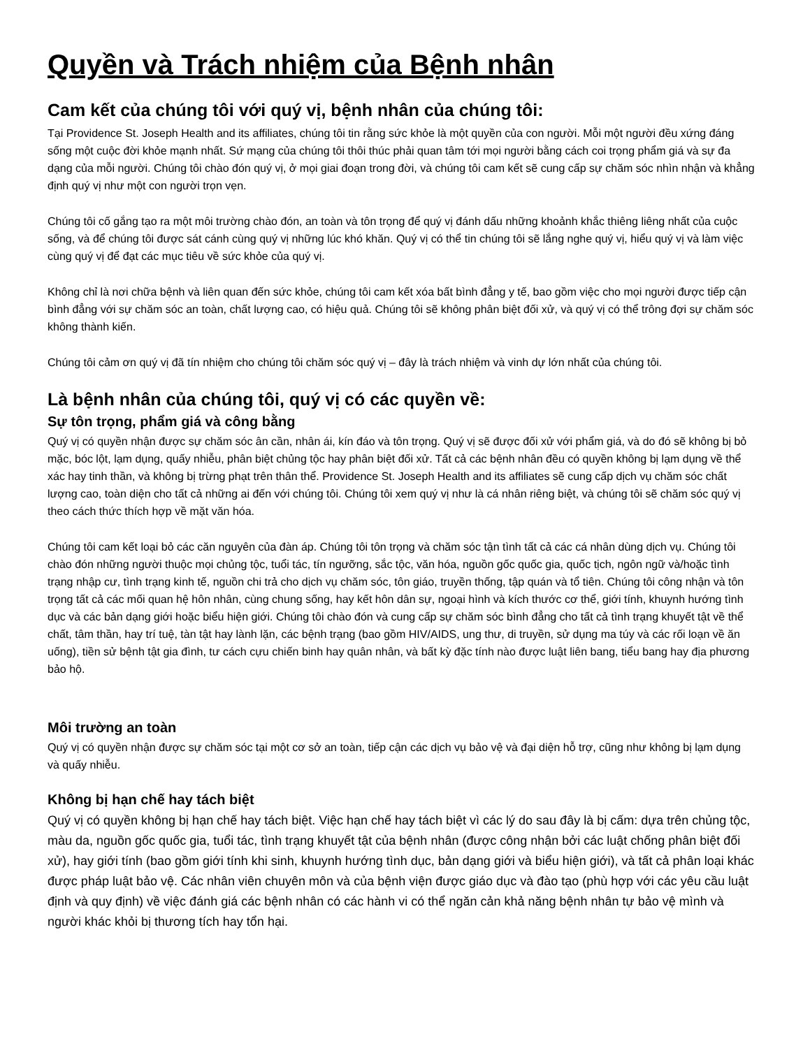Quyền và Trách nhiệm của Bệnh nhân
Cam kết của chúng tôi với quý vị, bệnh nhân của chúng tôi:
Tại Providence St. Joseph Health and its affiliates, chúng tôi tin rằng sức khỏe là một quyền của con người. Mỗi một người đều xứng đáng sống một cuộc đời khỏe mạnh nhất. Sứ mạng của chúng tôi thôi thúc phải quan tâm tới mọi người bằng cách coi trọng phẩm giá và sự đa dạng của mỗi người. Chúng tôi chào đón quý vị, ở mọi giai đoạn trong đời, và chúng tôi cam kết sẽ cung cấp sự chăm sóc nhìn nhận và khẳng định quý vị như một con người trọn vẹn.
Chúng tôi cố gắng tạo ra một môi trường chào đón, an toàn và tôn trọng để quý vị đánh dấu những khoảnh khắc thiêng liêng nhất của cuộc sống, và để chúng tôi được sát cánh cùng quý vị những lúc khó khăn. Quý vị có thể tin chúng tôi sẽ lắng nghe quý vị, hiểu quý vị và làm việc cùng quý vị để đạt các mục tiêu về sức khỏe của quý vị.
Không chỉ là nơi chữa bệnh và liên quan đến sức khỏe, chúng tôi cam kết xóa bất bình đẳng y tế, bao gồm việc cho mọi người được tiếp cận bình đẳng với sự chăm sóc an toàn, chất lượng cao, có hiệu quả. Chúng tôi sẽ không phân biệt đối xử, và quý vị có thể trông đợi sự chăm sóc không thành kiến.
Chúng tôi cảm ơn quý vị đã tín nhiệm cho chúng tôi chăm sóc quý vị – đây là trách nhiệm và vinh dự lớn nhất của chúng tôi.
Là bệnh nhân của chúng tôi, quý vị có các quyền về:
Sự tôn trọng, phẩm giá và công bằng
Quý vị có quyền nhận được sự chăm sóc ân cần, nhân ái, kín đáo và tôn trọng. Quý vị sẽ được đối xử với phẩm giá, và do đó sẽ không bị bỏ mặc, bóc lột, lạm dụng, quấy nhiễu, phân biệt chủng tộc hay phân biệt đối xử. Tất cả các bệnh nhân đều có quyền không bị lạm dụng về thể xác hay tinh thần, và không bị trừng phạt trên thân thể. Providence St. Joseph Health and its affiliates sẽ cung cấp dịch vụ chăm sóc chất lượng cao, toàn diện cho tất cả những ai đến với chúng tôi. Chúng tôi xem quý vị như là cá nhân riêng biệt, và chúng tôi sẽ chăm sóc quý vị theo cách thức thích hợp về mặt văn hóa.
Chúng tôi cam kết loại bỏ các căn nguyên của đàn áp. Chúng tôi tôn trọng và chăm sóc tận tình tất cả các cá nhân dùng dịch vụ. Chúng tôi chào đón những người thuộc mọi chủng tộc, tuổi tác, tín ngưỡng, sắc tộc, văn hóa, nguồn gốc quốc gia, quốc tịch, ngôn ngữ và/hoặc tình trạng nhập cư, tình trạng kinh tế, nguồn chi trả cho dịch vụ chăm sóc, tôn giáo, truyền thống, tập quán và tổ tiên. Chúng tôi công nhận và tôn trọng tất cả các mối quan hệ hôn nhân, cùng chung sống, hay kết hôn dân sự, ngoại hình và kích thước cơ thể, giới tính, khuynh hướng tình dục và các bản dạng giới hoặc biểu hiện giới. Chúng tôi chào đón và cung cấp sự chăm sóc bình đẳng cho tất cả tình trạng khuyết tật về thể chất, tâm thần, hay trí tuệ, tàn tật hay lành lặn, các bệnh trạng (bao gồm HIV/AIDS, ung thư, di truyền, sử dụng ma túy và các rối loạn về ăn uống), tiền sử bệnh tật gia đình, tư cách cựu chiến binh hay quân nhân, và bất kỳ đặc tính nào được luật liên bang, tiểu bang hay địa phương bảo hộ.
Môi trường an toàn
Quý vị có quyền nhận được sự chăm sóc tại một cơ sở an toàn, tiếp cận các dịch vụ bảo vệ và đại diện hỗ trợ, cũng như không bị lạm dụng và quấy nhiễu.
Không bị hạn chế hay tách biệt
Quý vị có quyền không bị hạn chế hay tách biệt. Việc hạn chế hay tách biệt vì các lý do sau đây là bị cấm: dựa trên chủng tộc, màu da, nguồn gốc quốc gia, tuổi tác, tình trạng khuyết tật của bệnh nhân (được công nhận bởi các luật chống phân biệt đối xử), hay giới tính (bao gồm giới tính khi sinh, khuynh hướng tình dục, bản dạng giới và biểu hiện giới), và tất cả phân loại khác được pháp luật bảo vệ. Các nhân viên chuyên môn và của bệnh viện được giáo dục và đào tạo (phù hợp với các yêu cầu luật định và quy định) về việc đánh giá các bệnh nhân có các hành vi có thể ngăn cản khả năng bệnh nhân tự bảo vệ mình và người khác khỏi bị thương tích hay tổn hại.